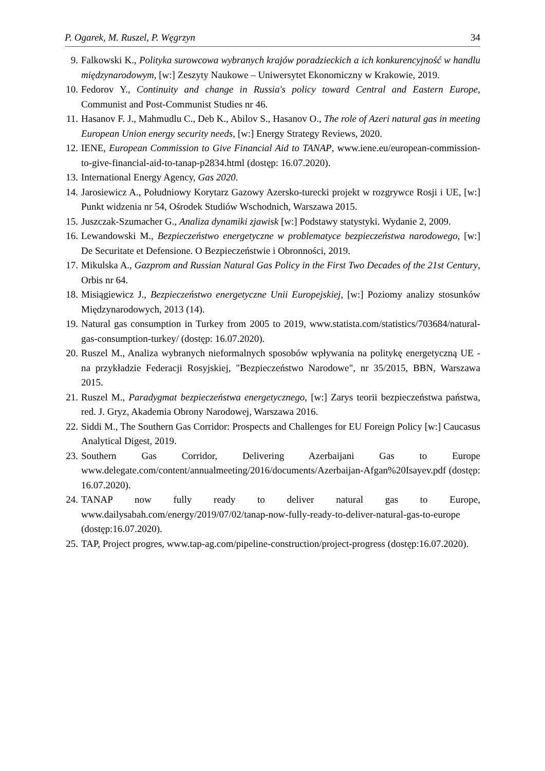P. Ogarek, M. Ruszel, P. Węgrzyn 34
9. Falkowski K., Polityka surowcowa wybranych krajów poradzieckich a ich konkurencyjność w handlu międzynarodowym, [w:] Zeszyty Naukowe – Uniwersytet Ekonomiczny w Krakowie, 2019.
10. Fedorov Y., Continuity and change in Russia's policy toward Central and Eastern Europe, Communist and Post-Communist Studies nr 46.
11. Hasanov F. J., Mahmudlu C., Deb K., Abilov S., Hasanov O., The role of Azeri natural gas in meeting European Union energy security needs, [w:] Energy Strategy Reviews, 2020.
12. IENE, European Commission to Give Financial Aid to TANAP, www.iene.eu/european-commission-to-give-financial-aid-to-tanap-p2834.html (dostęp: 16.07.2020).
13. International Energy Agency, Gas 2020.
14. Jarosiewicz A., Południowy Korytarz Gazowy Azersko-turecki projekt w rozgrywce Rosji i UE, [w:] Punkt widzenia nr 54, Ośrodek Studiów Wschodnich, Warszawa 2015.
15. Juszczak-Szumacher G., Analiza dynamiki zjawisk [w:] Podstawy statystyki. Wydanie 2, 2009.
16. Lewandowski M., Bezpieczeństwo energetyczne w problematyce bezpieczeństwa narodowego, [w:] De Securitate et Defensione. O Bezpieczeństwie i Obronności, 2019.
17. Mikulska A., Gazprom and Russian Natural Gas Policy in the First Two Decades of the 21st Century, Orbis nr 64.
18. Misiągiewicz J., Bezpieczeństwo energetyczne Unii Europejskiej, [w:] Poziomy analizy stosunków Międzynarodowych, 2013 (14).
19. Natural gas consumption in Turkey from 2005 to 2019, www.statista.com/statistics/703684/natural-gas-consumption-turkey/ (dostęp: 16.07.2020).
20. Ruszel M., Analiza wybranych nieformalnych sposobów wpływania na politykę energetyczną UE - na przykładzie Federacji Rosyjskiej, "Bezpieczeństwo Narodowe", nr 35/2015, BBN, Warszawa 2015.
21. Ruszel M., Paradygmat bezpieczeństwa energetycznego, [w:] Zarys teorii bezpieczeństwa państwa, red. J. Gryz, Akademia Obrony Narodowej, Warszawa 2016.
22. Siddi M., The Southern Gas Corridor: Prospects and Challenges for EU Foreign Policy [w:] Caucasus Analytical Digest, 2019.
23. Southern Gas Corridor, Delivering Azerbaijani Gas to Europe www.delegate.com/content/annualmeeting/2016/documents/Azerbaijan-Afgan%20Isayev.pdf (dostęp: 16.07.2020).
24. TANAP now fully ready to deliver natural gas to Europe, www.dailysabah.com/energy/2019/07/02/tanap-now-fully-ready-to-deliver-natural-gas-to-europe (dostęp:16.07.2020).
25. TAP, Project progres, www.tap-ag.com/pipeline-construction/project-progress (dostęp:16.07.2020).